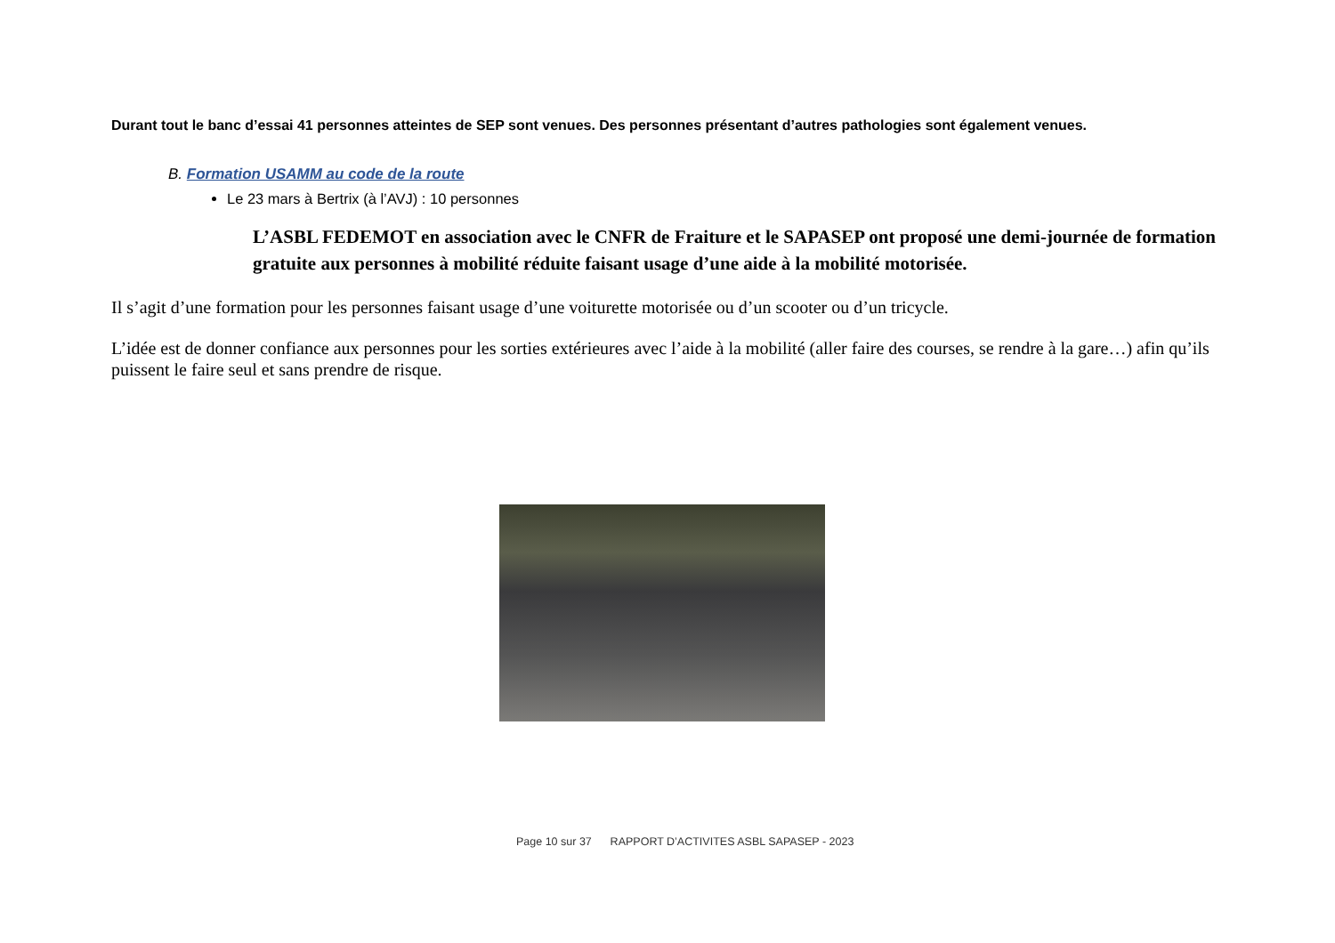Durant tout le banc d’essai 41 personnes atteintes de SEP sont venues. Des personnes présentant d’autres pathologies sont également venues.
B. Formation USAMM au code de la route
Le 23 mars à Bertrix (à l’AVJ) : 10 personnes
L’ASBL FEDEMOT en association avec le CNFR de Fraiture et le SAPASEP ont proposé une demi-journée de formation gratuite aux personnes à mobilité réduite faisant usage d’une aide à la mobilité motorisée.
Il s’agit d’une formation pour les personnes faisant usage d’une voiturette motorisée ou d’un scooter ou d’un tricycle.
L’idée est de donner confiance aux personnes pour les sorties extérieures avec l’aide à la mobilité (aller faire des courses, se rendre à la gare…) afin qu’ils puissent le faire seul et sans prendre de risque.
Page 10 sur 37 RAPPORT D’ACTIVITES ASBL SAPASEP - 2023